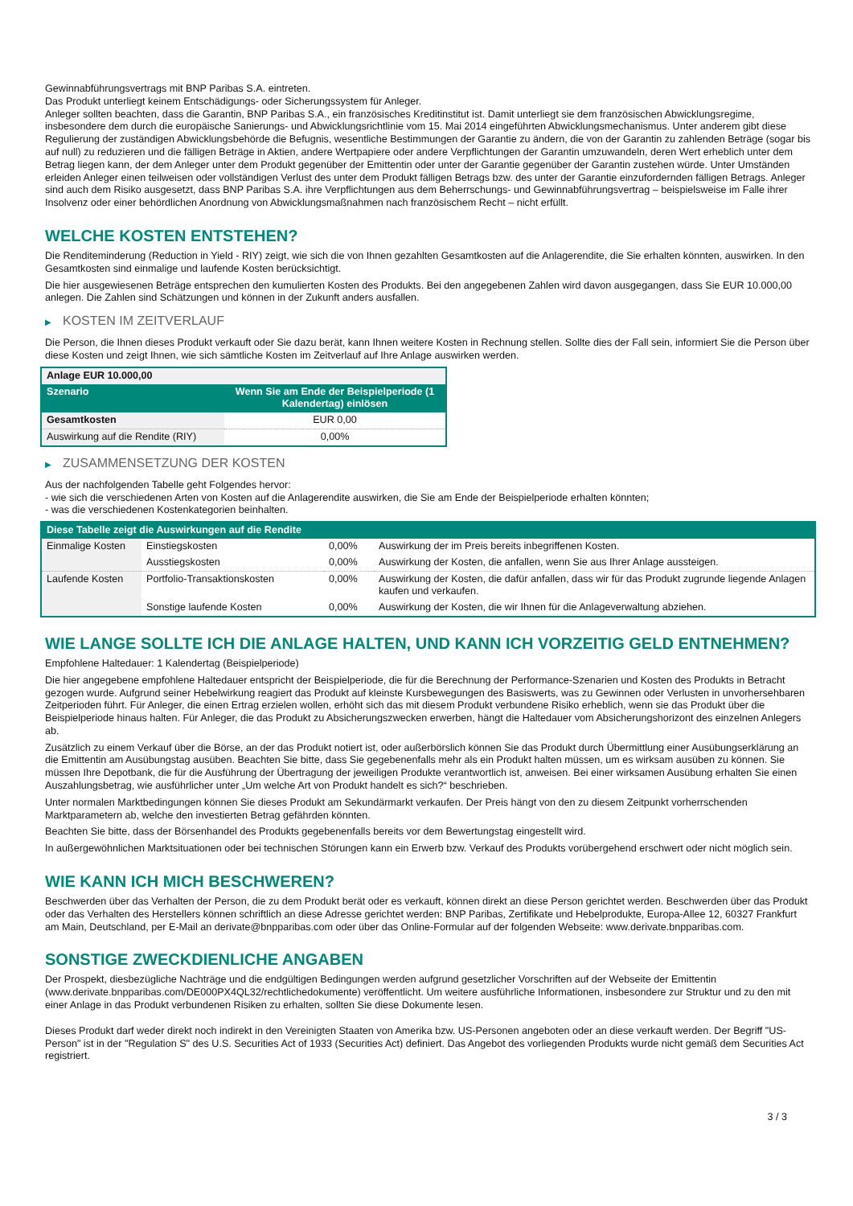Gewinnabführungsvertrags mit BNP Paribas S.A. eintreten.
Das Produkt unterliegt keinem Entschädigungs- oder Sicherungssystem für Anleger.
Anleger sollten beachten, dass die Garantin, BNP Paribas S.A., ein französisches Kreditinstitut ist. Damit unterliegt sie dem französischen Abwicklungsregime, insbesondere dem durch die europäische Sanierungs- und Abwicklungsrichtlinie vom 15. Mai 2014 eingeführten Abwicklungsmechanismus. Unter anderem gibt diese Regulierung der zuständigen Abwicklungsbehörde die Befugnis, wesentliche Bestimmungen der Garantie zu ändern, die von der Garantin zu zahlenden Beträge (sogar bis auf null) zu reduzieren und die fälligen Beträge in Aktien, andere Wertpapiere oder andere Verpflichtungen der Garantin umzuwandeln, deren Wert erheblich unter dem Betrag liegen kann, der dem Anleger unter dem Produkt gegenüber der Emittentin oder unter der Garantie gegenüber der Garantin zustehen würde. Unter Umständen erleiden Anleger einen teilweisen oder vollständigen Verlust des unter dem Produkt fälligen Betrags bzw. des unter der Garantie einzufordernden fälligen Betrags. Anleger sind auch dem Risiko ausgesetzt, dass BNP Paribas S.A. ihre Verpflichtungen aus dem Beherrschungs- und Gewinnabführungsvertrag – beispielsweise im Falle ihrer Insolvenz oder einer behördlichen Anordnung von Abwicklungsmaßnahmen nach französischem Recht – nicht erfüllt.
WELCHE KOSTEN ENTSTEHEN?
Die Renditeminderung (Reduction in Yield - RIY) zeigt, wie sich die von Ihnen gezahlten Gesamtkosten auf die Anlagerendite, die Sie erhalten könnten, auswirken. In den Gesamtkosten sind einmalige und laufende Kosten berücksichtigt.
Die hier ausgewiesenen Beträge entsprechen den kumulierten Kosten des Produkts. Bei den angegebenen Zahlen wird davon ausgegangen, dass Sie EUR 10.000,00 anlegen. Die Zahlen sind Schätzungen und können in der Zukunft anders ausfallen.
▶ KOSTEN IM ZEITVERLAUF
Die Person, die Ihnen dieses Produkt verkauft oder Sie dazu berät, kann Ihnen weitere Kosten in Rechnung stellen. Sollte dies der Fall sein, informiert Sie die Person über diese Kosten und zeigt Ihnen, wie sich sämtliche Kosten im Zeitverlauf auf Ihre Anlage auswirken werden.
| Anlage EUR 10.000,00 | |
| --- | --- |
| Szenario | Wenn Sie am Ende der Beispielperiode (1 Kalendertag) einlösen |
| Gesamtkosten | EUR 0,00 |
| Auswirkung auf die Rendite (RIY) | 0,00% |
▶ ZUSAMMENSETZUNG DER KOSTEN
Aus der nachfolgenden Tabelle geht Folgendes hervor:
- wie sich die verschiedenen Arten von Kosten auf die Anlagerendite auswirken, die Sie am Ende der Beispielperiode erhalten könnten;
- was die verschiedenen Kostenkategorien beinhalten.
| Diese Tabelle zeigt die Auswirkungen auf die Rendite | | | |
| Einmalige Kosten | Einstiegskosten | 0,00% | Auswirkung der im Preis bereits inbegriffenen Kosten. |
| | Ausstiegskosten | 0,00% | Auswirkung der Kosten, die anfallen, wenn Sie aus Ihrer Anlage aussteigen. |
| Laufende Kosten | Portfolio-Transaktionskosten | 0,00% | Auswirkung der Kosten, die dafür anfallen, dass wir für das Produkt zugrunde liegende Anlagen kaufen und verkaufen. |
| | Sonstige laufende Kosten | 0,00% | Auswirkung der Kosten, die wir Ihnen für die Anlageverwaltung abziehen. |
WIE LANGE SOLLTE ICH DIE ANLAGE HALTEN, UND KANN ICH VORZEITIG GELD ENTNEHMEN?
Empfohlene Haltedauer: 1 Kalendertag (Beispielperiode)
Die hier angegebene empfohlene Haltedauer entspricht der Beispielperiode, die für die Berechnung der Performance-Szenarien und Kosten des Produkts in Betracht gezogen wurde. Aufgrund seiner Hebelwirkung reagiert das Produkt auf kleinste Kursbewegungen des Basiswerts, was zu Gewinnen oder Verlusten in unvorhersehbaren Zeitperioden führt. Für Anleger, die einen Ertrag erzielen wollen, erhöht sich das mit diesem Produkt verbundene Risiko erheblich, wenn sie das Produkt über die Beispielperiode hinaus halten. Für Anleger, die das Produkt zu Absicherungszwecken erwerben, hängt die Haltedauer vom Absicherungshorizont des einzelnen Anlegers ab.
Zusätzlich zu einem Verkauf über die Börse, an der das Produkt notiert ist, oder außerbörslich können Sie das Produkt durch Übermittlung einer Ausübungserklärung an die Emittentin am Ausübungstag ausüben. Beachten Sie bitte, dass Sie gegebenenfalls mehr als ein Produkt halten müssen, um es wirksam ausüben zu können. Sie müssen Ihre Depotbank, die für die Ausführung der Übertragung der jeweiligen Produkte verantwortlich ist, anweisen. Bei einer wirksamen Ausübung erhalten Sie einen Auszahlungsbetrag, wie ausführlicher unter „Um welche Art von Produkt handelt es sich?“ beschrieben.
Unter normalen Marktbedingungen können Sie dieses Produkt am Sekundärmarkt verkaufen. Der Preis hängt von den zu diesem Zeitpunkt vorherrschenden Marktparametern ab, welche den investierten Betrag gefährden könnten.
Beachten Sie bitte, dass der Börsenhandel des Produkts gegebenenfalls bereits vor dem Bewertungstag eingestellt wird.
In außergewöhnlichen Marktsituationen oder bei technischen Störungen kann ein Erwerb bzw. Verkauf des Produkts vorübergehend erschwert oder nicht möglich sein.
WIE KANN ICH MICH BESCHWEREN?
Beschwerden über das Verhalten der Person, die zu dem Produkt berät oder es verkauft, können direkt an diese Person gerichtet werden. Beschwerden über das Produkt oder das Verhalten des Herstellers können schriftlich an diese Adresse gerichtet werden: BNP Paribas, Zertifikate und Hebelprodukte, Europa-Allee 12, 60327 Frankfurt am Main, Deutschland, per E-Mail an derivate@bnpparibas.com oder über das Online-Formular auf der folgenden Webseite: www.derivate.bnpparibas.com.
SONSTIGE ZWECKDIENLICHE ANGABEN
Der Prospekt, diesbezügliche Nachträge und die endgültigen Bedingungen werden aufgrund gesetzlicher Vorschriften auf der Webseite der Emittentin (www.derivate.bnpparibas.com/DE000PX4QL32/rechtlichedokumente) veröffentlicht. Um weitere ausführliche Informationen, insbesondere zur Struktur und zu den mit einer Anlage in das Produkt verbundenen Risiken zu erhalten, sollten Sie diese Dokumente lesen.
Dieses Produkt darf weder direkt noch indirekt in den Vereinigten Staaten von Amerika bzw. US-Personen angeboten oder an diese verkauft werden. Der Begriff "US-Person" ist in der "Regulation S" des U.S. Securities Act of 1933 (Securities Act) definiert. Das Angebot des vorliegenden Produkts wurde nicht gemäß dem Securities Act registriert.
3 / 3